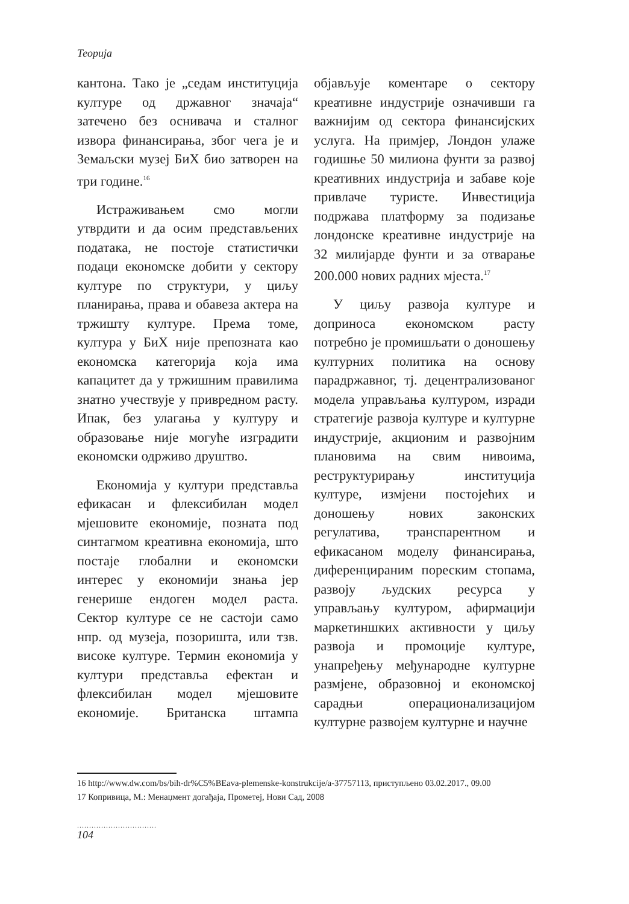Теорија
кантона. Тако је „седам институција културе од државног значаја“ затечено без оснивача и сталног извора финансирања, због чега је и Земаљски музеј БиХ био затворен на три године.<sup>16</sup>
Истраживањем смо могли утврдити и да осим представљених података, не постоје статистички подаци економске добити у сектору културе по структури, у циљу планирања, права и обавеза актера на тржишту културе. Према томе, култура у БиХ није препозната као економска категорија која има капацитет да у тржишним правилима знатно учествује у привредном расту. Ипак, без улагања у културу и образовање није могуће изградити економски одрживо друштво.
Економија у култури представља ефикасан и флексибилан модел мјешовите економије, позната под синтагмом креативна економија, што постаје глобални и економски интерес у економији знања јер генерише ендоген модел раста. Сектор културе се не састоји само нпр. од музеја, позоришта, или тзв. високе културе. Термин економија у култури представља ефектан и флексибилан модел мјешовите економије. Британска штампа објављује коментаре о сектору креативне индустрије означивши га важнијим од сектора финансијских услуга. На примјер, Лондон улаже годишње 50 милиона фунти за развој креативних индустрија и забаве које привлаче туристе. Инвестиција подржава платформу за подизање лондонске креативне индустрије на 32 милијарде фунти и за отварање 200.000 нових радних мјеста.<sup>17</sup>
У циљу развоја културе и доприноса економском расту потребно је промишљати о доношењу културних политика на основу парадржавног, тј. децентрализованог модела управљања културом, изради стратегије развоја културе и културне индустрије, акционим и развојним плановима на свим нивоима, реструктурирању институција културе, измјени постојећих и доношењу нових законских регулатива, транспарентном и ефикасаном моделу финансирања, диференцираним пореским стопама, развоју људских ресурса у управљању културом, афирмацији маркетиншких активности у циљу развоја и промоције културе, унапређењу међународне културне размјене, образовној и економској сарадњи операционализацијом културне развојем културне и научне
16 http://www.dw.com/bs/bih-dr%C5%BEava-plemenske-konstrukcije/a-37757113, приступљено 03.02.2017., 09.00
17 Копривица, М.: Менаџмент догађаја, Прометеј, Нови Сад, 2008
.................................
104